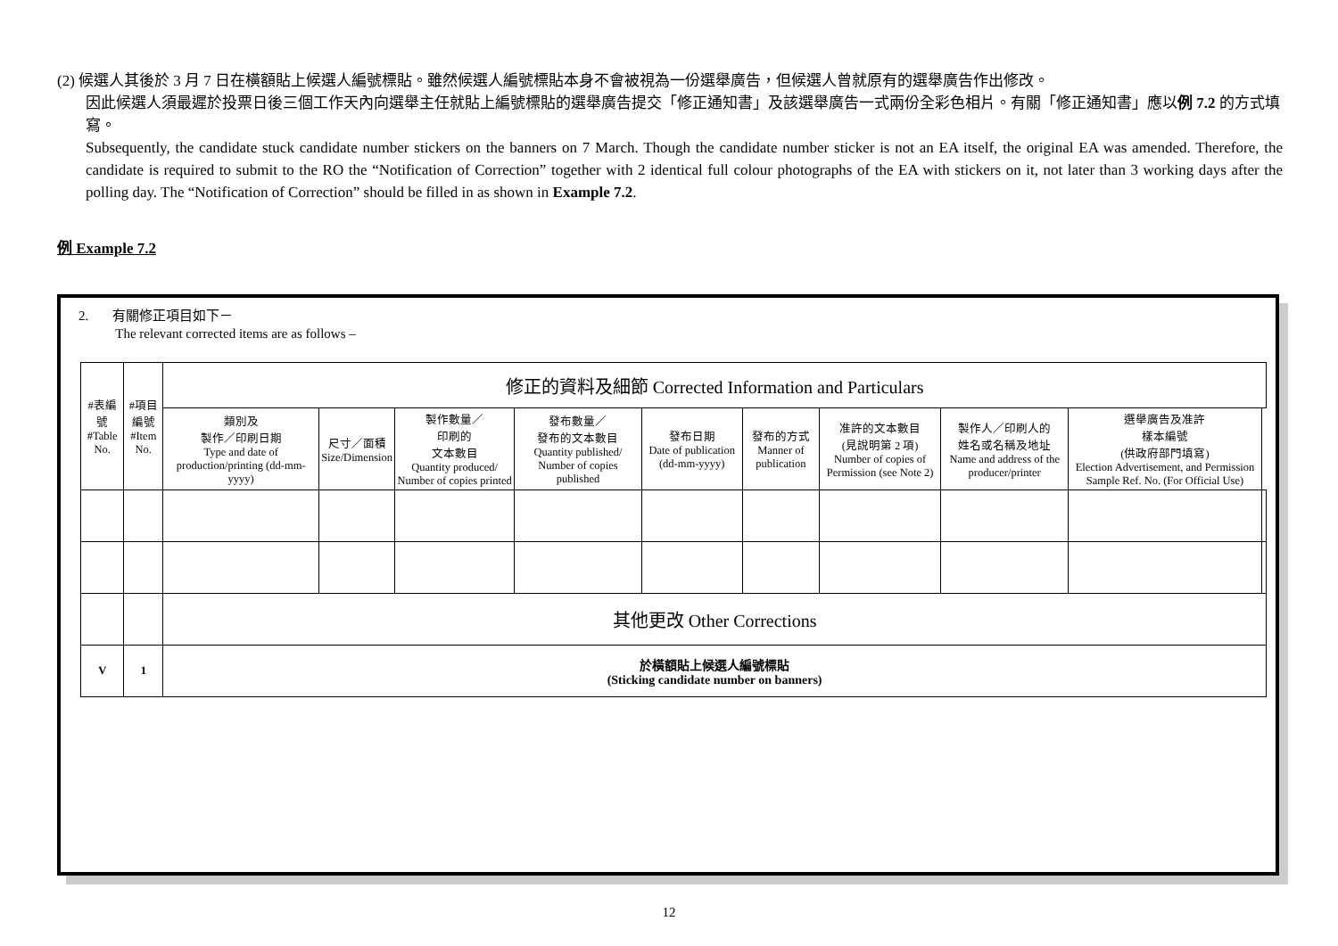(2) 候選人其後於 3 月 7 日在橫額貼上候選人編號標貼。雖然候選人編號標貼本身不會被視為一份選舉廣告，但候選人曾就原有的選舉廣告作出修改。
因此候選人須最遲於投票日後三個工作天內向選舉主任就貼上編號標貼的選舉廣告提交「修正通知書」及該選舉廣告一式兩份全彩色相片。有關「修正通知書」應以例 7.2 的方式填寫。
Subsequently, the candidate stuck candidate number stickers on the banners on 7 March. Though the candidate number sticker is not an EA itself, the original EA was amended. Therefore, the candidate is required to submit to the RO the “Notification of Correction” together with 2 identical full colour photographs of the EA with stickers on it, not later than 3 working days after the polling day. The “Notification of Correction” should be filled in as shown in Example 7.2.
例 Example 7.2
2. 有關修正項目如下－
The relevant corrected items are as follows –
| #表編號 #Table No. | #項目 編號 #Item No. | 修正的資料及細節 Corrected Information and Particulars | | | | | | | | | |
| --- | --- | --- | --- | --- | --- | --- | --- | --- | --- | --- | --- |
| | | 類別及 製作／印刷日期 Type and date of production/printing (dd-mm-yyyy) | 尺寸／面積 Size/Dimension | 製作數量／ 印刷的 文本數目 Quantity produced/ Number of copies printed | 發布數量／ 發布的文本數目 Quantity published/ Number of copies published | 發布日期 Date of publication (dd-mm-yyyy) | 發布的方式 Manner of publication | 准許的文本數目 (見說明第 2 項) Number of copies of Permission (see Note 2) | 製作人／印刷人的 姓名或名稱及地址 Name and address of the producer/printer | 選舉廣告及准許 樣本編號 (供政府部門填寫) Election Advertisement, and Permission Sample Ref. No. (For Official Use) | |
| | | 其他更改 Other Corrections | | | | | | | | | |
| V | 1 | 於橫額貼上候選人編號標貼 (Sticking candidate number on banners) | | | | | | | | | |
12